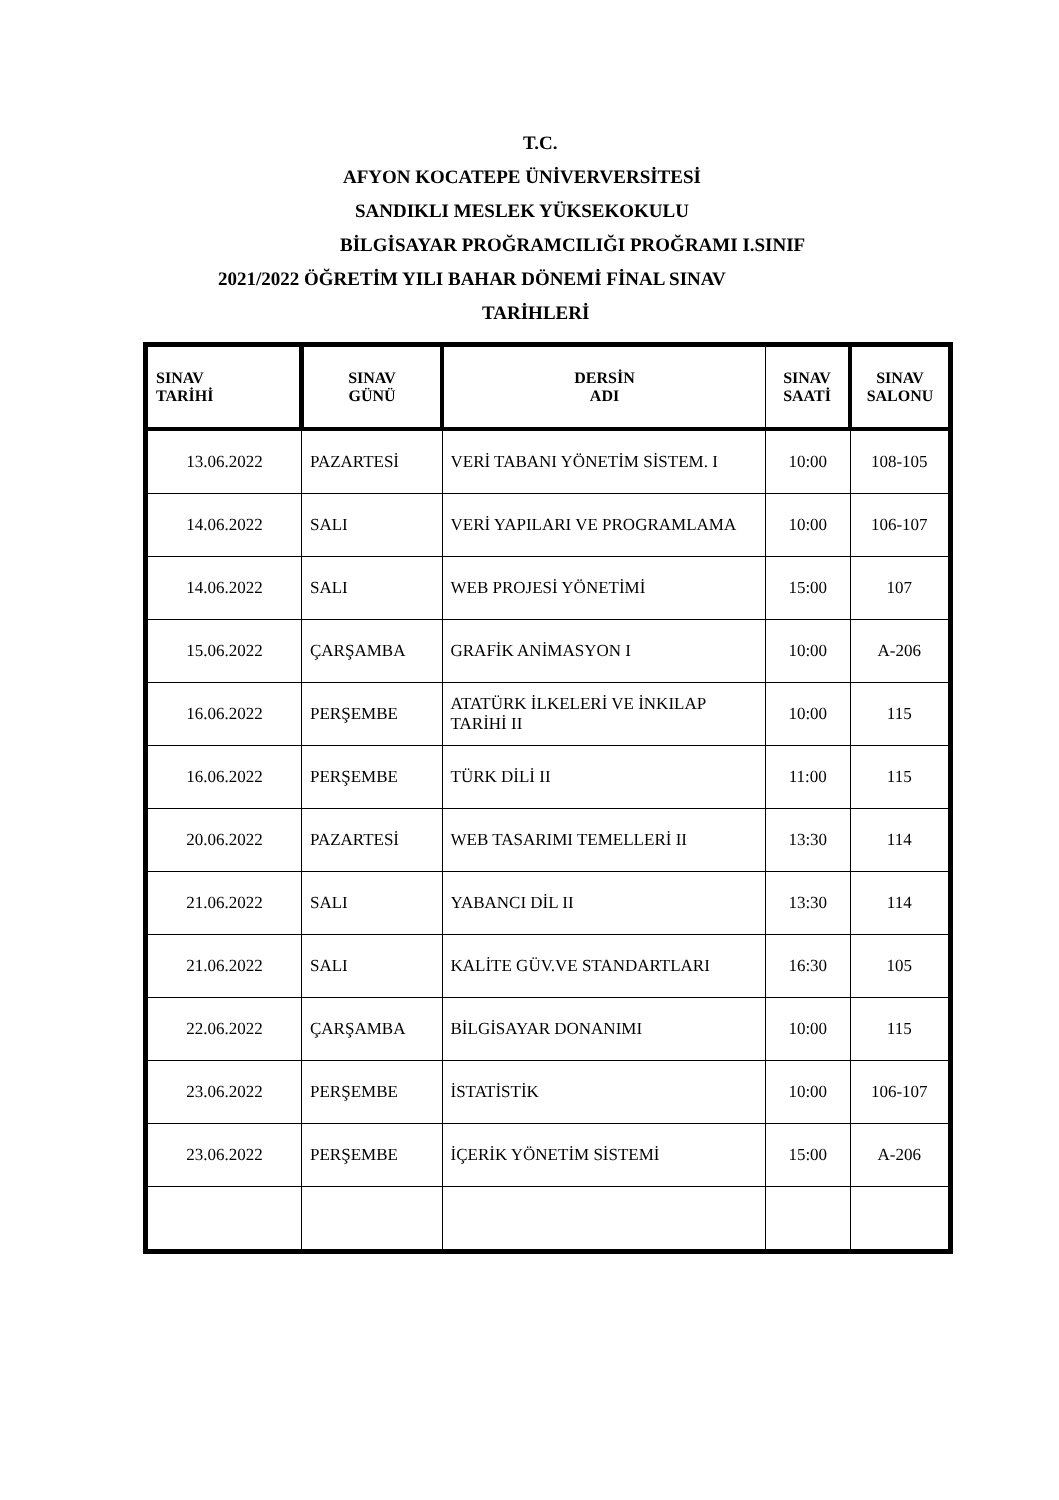T.C.
AFYON KOCATEPE ÜNİVERVERSİTESİ
SANDIKLI MESLEK YÜKSEKOKULU
BİLGİSAYAR PROĞRAMCILIĞI PROĞRAMI I.SINIF
2021/2022 ÖĞRETİM YILI BAHAR DÖNEMİ FİNAL SINAV
TARİHLERİ
| SINAV TARİHİ | SINAV GÜNÜ | DERSİN ADI | SINAV SAATİ | SINAV SALONU |
| --- | --- | --- | --- | --- |
| 13.06.2022 | PAZARTESİ | VERİ TABANI YÖNETİM SİSTEM. I | 10:00 | 108-105 |
| 14.06.2022 | SALI | VERİ YAPILARI VE PROGRAMLAMA | 10:00 | 106-107 |
| 14.06.2022 | SALI | WEB PROJESİ YÖNETİMİ | 15:00 | 107 |
| 15.06.2022 | ÇARŞAMBA | GRAFİK ANİMASYON I | 10:00 | A-206 |
| 16.06.2022 | PERŞEMBE | ATATÜRK İLKELERİ VE İNKILAP TARİHİ II | 10:00 | 115 |
| 16.06.2022 | PERŞEMBE | TÜRK DİLİ II | 11:00 | 115 |
| 20.06.2022 | PAZARTESİ | WEB TASARIMI TEMELLERİ II | 13:30 | 114 |
| 21.06.2022 | SALI | YABANCI DİL II | 13:30 | 114 |
| 21.06.2022 | SALI | KALİTE GÜV.VE STANDARTLARI | 16:30 | 105 |
| 22.06.2022 | ÇARŞAMBA | BİLGİSAYAR DONANIMI | 10:00 | 115 |
| 23.06.2022 | PERŞEMBE | İSTATİSTİK | 10:00 | 106-107 |
| 23.06.2022 | PERŞEMBE | İÇERİK YÖNETİM SİSTEMİ | 15:00 | A-206 |